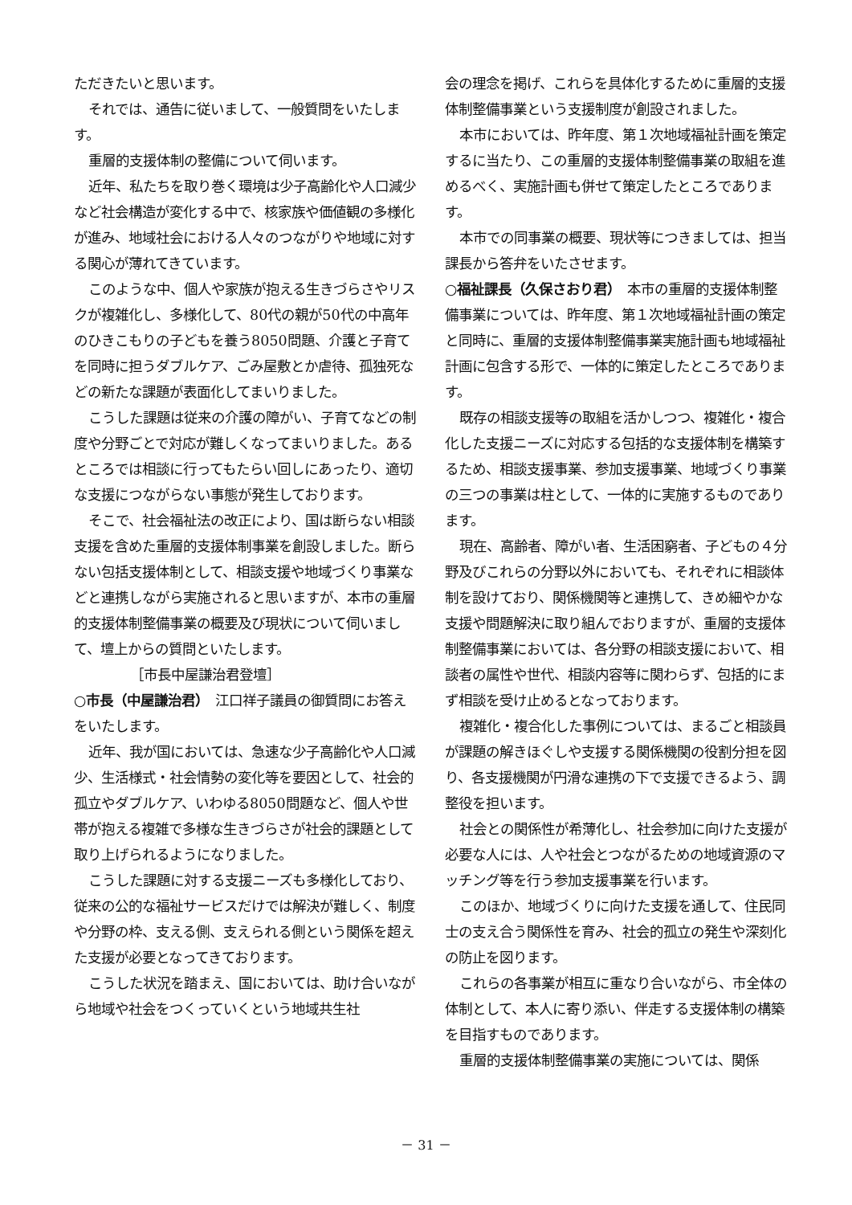ただきたいと思います。
それでは、通告に従いまして、一般質問をいたします。
重層的支援体制の整備について伺います。
近年、私たちを取り巻く環境は少子高齢化や人口減少など社会構造が変化する中で、核家族や価値観の多様化が進み、地域社会における人々のつながりや地域に対する関心が薄れてきています。
このような中、個人や家族が抱える生きづらさやリスクが複雑化し、多様化して、80代の親が50代の中高年のひきこもりの子どもを養う8050問題、介護と子育てを同時に担うダブルケア、ごみ屋敷とか虐待、孤独死などの新たな課題が表面化してまいりました。
こうした課題は従来の介護の障がい、子育てなどの制度や分野ごとで対応が難しくなってまいりました。あるところでは相談に行ってもたらい回しにあったり、適切な支援につながらない事態が発生しております。
そこで、社会福祉法の改正により、国は断らない相談支援を含めた重層的支援体制事業を創設しました。断らない包括支援体制として、相談支援や地域づくり事業などと連携しながら実施されると思いますが、本市の重層的支援体制整備事業の概要及び現状について伺いまして、壇上からの質問といたします。
［市長中屋謙治君登壇］
○市長（中屋謙治君）　江口祥子議員の御質問にお答えをいたします。
近年、我が国においては、急速な少子高齢化や人口減少、生活様式・社会情勢の変化等を要因として、社会的孤立やダブルケア、いわゆる8050問題など、個人や世帯が抱える複雑で多様な生きづらさが社会的課題として取り上げられるようになりました。
こうした課題に対する支援ニーズも多様化しており、従来の公的な福祉サービスだけでは解決が難しく、制度や分野の枠、支える側、支えられる側という関係を超えた支援が必要となってきております。
こうした状況を踏まえ、国においては、助け合いながら地域や社会をつくっていくという地域共生社
会の理念を掲げ、これらを具体化するために重層的支援体制整備事業という支援制度が創設されました。
本市においては、昨年度、第１次地域福祉計画を策定するに当たり、この重層的支援体制整備事業の取組を進めるべく、実施計画も併せて策定したところであります。
本市での同事業の概要、現状等につきましては、担当課長から答弁をいたさせます。
○福祉課長（久保さおり君）　本市の重層的支援体制整備事業については、昨年度、第１次地域福祉計画の策定と同時に、重層的支援体制整備事業実施計画も地域福祉計画に包含する形で、一体的に策定したところであります。
既存の相談支援等の取組を活かしつつ、複雑化・複合化した支援ニーズに対応する包括的な支援体制を構築するため、相談支援事業、参加支援事業、地域づくり事業の三つの事業は柱として、一体的に実施するものであります。
現在、高齢者、障がい者、生活困窮者、子どもの４分野及びこれらの分野以外においても、それぞれに相談体制を設けており、関係機関等と連携して、きめ細やかな支援や問題解決に取り組んでおりますが、重層的支援体制整備事業においては、各分野の相談支援において、相談者の属性や世代、相談内容等に関わらず、包括的にまず相談を受け止めるとなっております。
複雑化・複合化した事例については、まるごと相談員が課題の解きほぐしや支援する関係機関の役割分担を図り、各支援機関が円滑な連携の下で支援できるよう、調整役を担います。
社会との関係性が希薄化し、社会参加に向けた支援が必要な人には、人や社会とつながるための地域資源のマッチング等を行う参加支援事業を行います。
このほか、地域づくりに向けた支援を通して、住民同士の支え合う関係性を育み、社会的孤立の発生や深刻化の防止を図ります。
これらの各事業が相互に重なり合いながら、市全体の体制として、本人に寄り添い、伴走する支援体制の構築を目指すものであります。
重層的支援体制整備事業の実施については、関係
－ 31 －